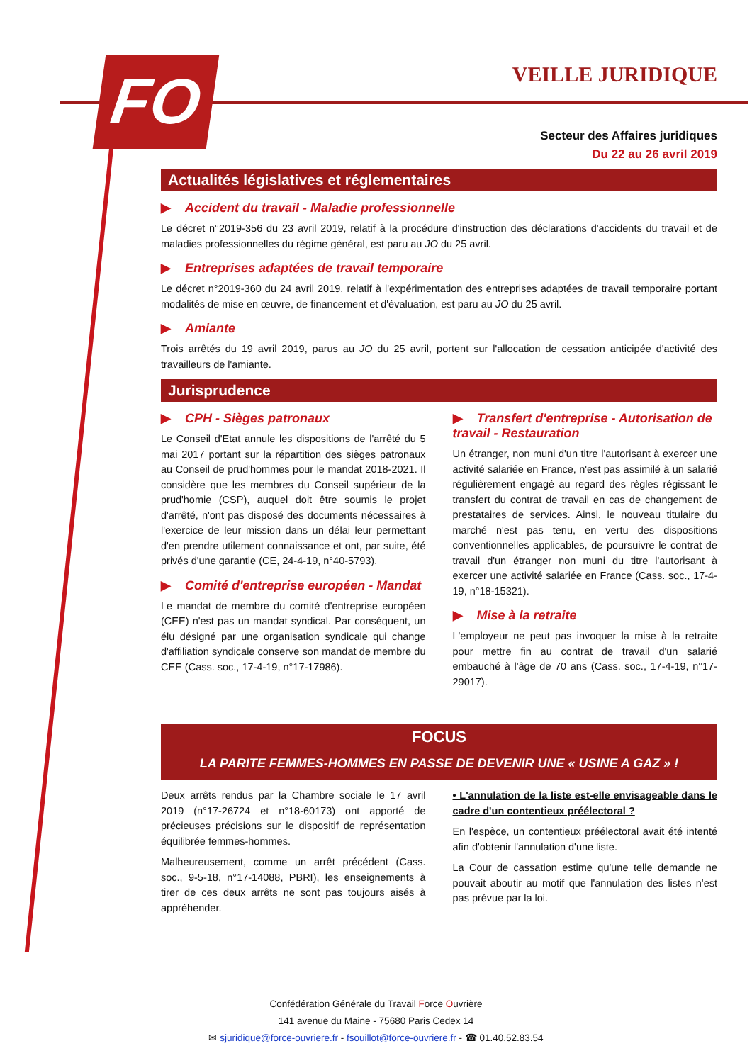FO
VEILLE JURIDIQUE
Secteur des Affaires juridiques
Du 22 au 26 avril 2019
Actualités législatives et réglementaires
▶ Accident du travail - Maladie professionnelle
Le décret n°2019-356 du 23 avril 2019, relatif à la procédure d'instruction des déclarations d'accidents du travail et de maladies professionnelles du régime général, est paru au JO du 25 avril.
▶ Entreprises adaptées de travail temporaire
Le décret n°2019-360 du 24 avril 2019, relatif à l'expérimentation des entreprises adaptées de travail temporaire portant modalités de mise en œuvre, de financement et d'évaluation, est paru au JO du 25 avril.
▶ Amiante
Trois arrêtés du 19 avril 2019, parus au JO du 25 avril, portent sur l'allocation de cessation anticipée d'activité des travailleurs de l'amiante.
Jurisprudence
▶ CPH - Sièges patronaux
Le Conseil d'Etat annule les dispositions de l'arrêté du 5 mai 2017 portant sur la répartition des sièges patronaux au Conseil de prud'hommes pour le mandat 2018-2021. Il considère que les membres du Conseil supérieur de la prud'homie (CSP), auquel doit être soumis le projet d'arrêté, n'ont pas disposé des documents nécessaires à l'exercice de leur mission dans un délai leur permettant d'en prendre utilement connaissance et ont, par suite, été privés d'une garantie (CE, 24-4-19, n°40-5793).
▶ Comité d'entreprise européen - Mandat
Le mandat de membre du comité d'entreprise européen (CEE) n'est pas un mandat syndical. Par conséquent, un élu désigné par une organisation syndicale qui change d'affiliation syndicale conserve son mandat de membre du CEE (Cass. soc., 17-4-19, n°17-17986).
▶ Transfert d'entreprise - Autorisation de travail - Restauration
Un étranger, non muni d'un titre l'autorisant à exercer une activité salariée en France, n'est pas assimilé à un salarié régulièrement engagé au regard des règles régissant le transfert du contrat de travail en cas de changement de prestataires de services. Ainsi, le nouveau titulaire du marché n'est pas tenu, en vertu des dispositions conventionnelles applicables, de poursuivre le contrat de travail d'un étranger non muni du titre l'autorisant à exercer une activité salariée en France (Cass. soc., 17-4-19, n°18-15321).
▶ Mise à la retraite
L'employeur ne peut pas invoquer la mise à la retraite pour mettre fin au contrat de travail d'un salarié embauché à l'âge de 70 ans (Cass. soc., 17-4-19, n°17-29017).
FOCUS
LA PARITE FEMMES-HOMMES EN PASSE DE DEVENIR UNE « USINE A GAZ » !
Deux arrêts rendus par la Chambre sociale le 17 avril 2019 (n°17-26724 et n°18-60173) ont apporté de précieuses précisions sur le dispositif de représentation équilibrée femmes-hommes.
Malheureusement, comme un arrêt précédent (Cass. soc., 9-5-18, n°17-14088, PBRI), les enseignements à tirer de ces deux arrêts ne sont pas toujours aisés à appréhender.
• L'annulation de la liste est-elle envisageable dans le cadre d'un contentieux préélectoral ?
En l'espèce, un contentieux préélectoral avait été intenté afin d'obtenir l'annulation d'une liste.
La Cour de cassation estime qu'une telle demande ne pouvait aboutir au motif que l'annulation des listes n'est pas prévue par la loi.
Confédération Générale du Travail Force Ouvrière
141 avenue du Maine - 75680 Paris Cedex 14
✉ sjuridique@force-ouvriere.fr - fsouillot@force-ouvriere.fr - ☎ 01.40.52.83.54